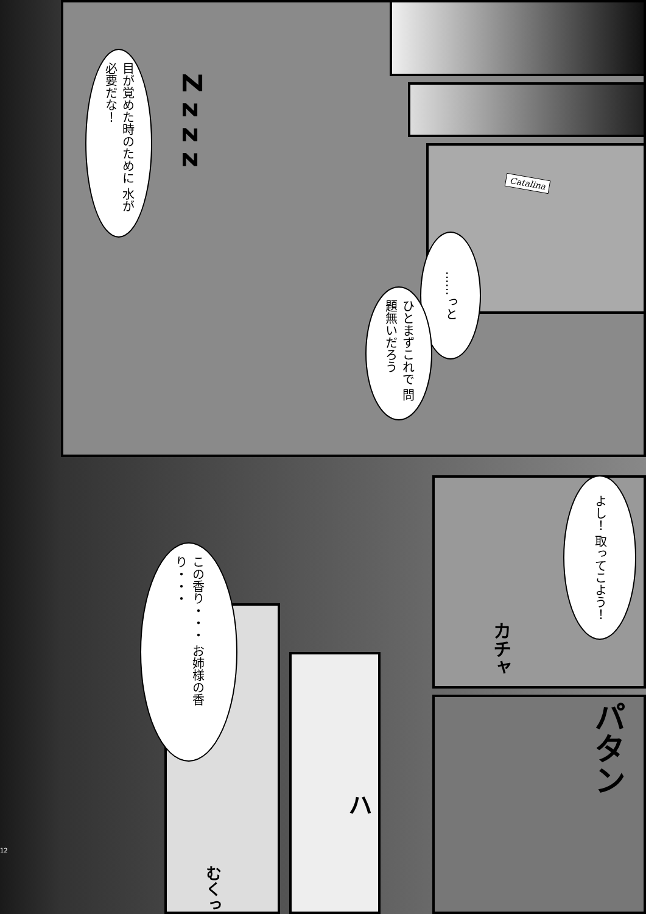目が覚めた時のために 水が必要だな！
Z z z z
……っと
ひとまずこれで 問題無いだろう
Catalina
よし！ 取ってこよう！
カチャ
パタン
この香り・・・ お姉様の香り・・・
むくっ
ハ
12